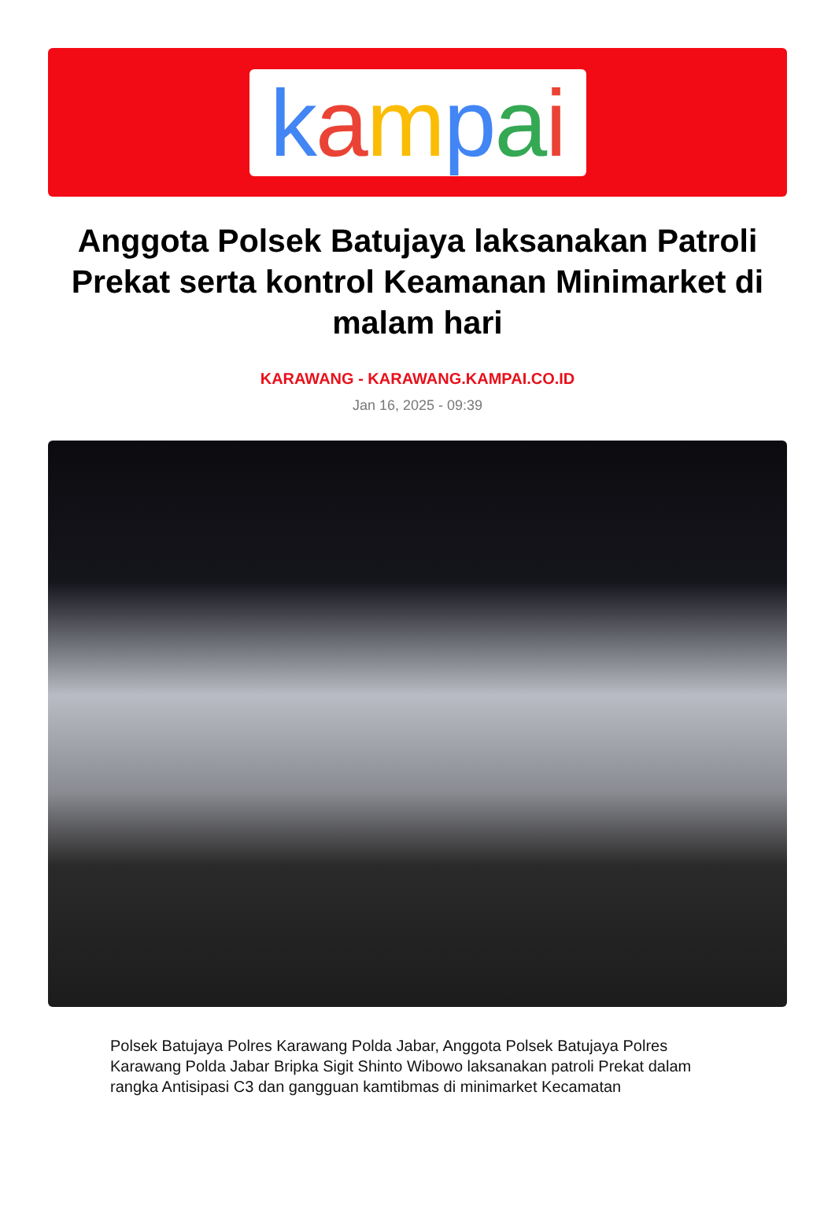kampai
Anggota Polsek Batujaya laksanakan Patroli Prekat serta kontrol Keamanan Minimarket di malam hari
KARAWANG - KARAWANG.KAMPAI.CO.ID
Jan 16, 2025 - 09:39
Polsek Batujaya Polres Karawang Polda Jabar, Anggota Polsek Batujaya Polres Karawang Polda Jabar Bripka Sigit Shinto Wibowo laksanakan patroli Prekat dalam rangka Antisipasi C3 dan gangguan kamtibmas di minimarket Kecamatan